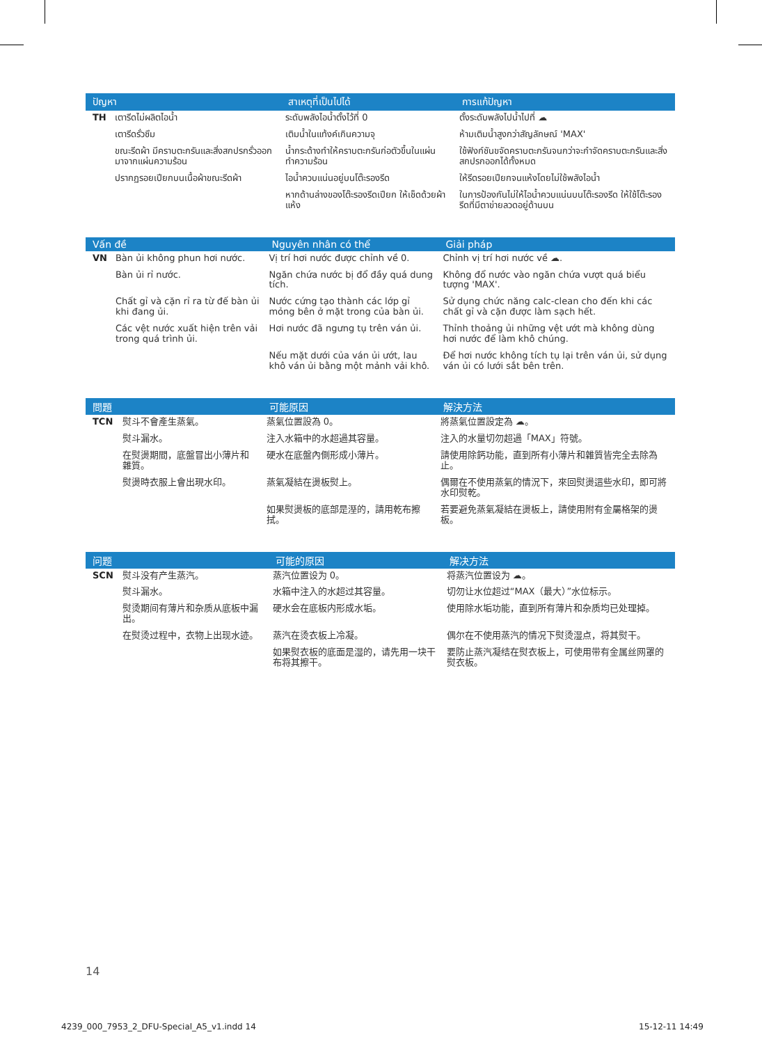| ปัญหา | | สาเหตุที่เป็นไปได้ | การแก้ปัญหา |
| --- | --- | --- | --- |
| TH | เตารีดไม่ผลิตไอน้ำ | ระดับพลังไอน้ำตั้งไว้ที่ 0 | ตั้งระดับพลังไปน้ำไปที่ ☁ |
| | เตารีดรั่วซึม | เติมน้ำในแท้งค์เกินความจุ | ห้ามเติมน้ำสูงกว่าสัญลักษณ์ 'MAX' |
| | ขณะรีดผ้า มีคราบตะกรันและสิ่งสกปรกรั่วออกมาจากแผ่นความร้อน | น้ำกระด้างทำให้คราบตะกรันก่อตัวขึ้นในแผ่นทำความร้อน | ใช้ฟังก์ชันขจัดคราบตะกรันจนกว่าจะกำจัดคราบตะกรันและสิ่งสกปรกออกได้ทั้งหมด |
| | ปรากฏรอยเปียกบนเนื้อผ้าขณะรีดผ้า | ไอน้ำควบแน่นอยู่บนโต๊ะรองรีด | ให้รีดรอยเปียกจนแห้งโดยไม่ใช้พลังไอน้ำ |
| | | หากด้านล่างของโต๊ะรองรีดเปียก ให้เช็ดด้วยผ้าแห้ง | ในการป้องกันไม่ให้ไอน้ำควบแน่นบนโต๊ะรองรีด ให้ใช้โต๊ะรองรีดที่มีตาข่ายลวดอยู่ด้านบน |
| Vấn đề | | Nguyên nhân có thể | Giải pháp |
| --- | --- | --- | --- |
| VN | Bàn ủi không phun hơi nước. | Vị trí hơi nước được chỉnh về 0. | Chỉnh vị trí hơi nước về ☁. |
| | Bàn ủi rỉ nước. | Ngăn chứa nước bị đổ đầy quá dung tích. | Không đổ nước vào ngăn chứa vượt quá biểu tượng 'MAX'. |
| | Chất gỉ và cặn rỉ ra từ đế bàn ủi khi đang ủi. | Nước cứng tạo thành các lớp gỉ mỏng bên ở mặt trong của bàn ủi. | Sử dụng chức năng calc-clean cho đến khi các chất gỉ và cặn được làm sạch hết. |
| | Các vệt nước xuất hiện trên vải trong quá trình ủi. | Hơi nước đã ngưng tụ trên ván ủi. | Thỉnh thoảng ủi những vệt ướt mà không dùng hơi nước để làm khô chúng. |
| | | Nếu mặt dưới của ván ủi ướt, lau khô ván ủi bằng một mảnh vải khô. | Để hơi nước không tích tụ lại trên ván ủi, sử dụng ván ủi có lưới sắt bên trên. |
| 問題 | | 可能原因 | 解決方法 |
| --- | --- | --- | --- |
| TCN | 熨斗不會產生蒸氣。 | 蒸氣位置設為 0。 | 將蒸氣位置設定為 ☁。 |
| | 熨斗漏水。 | 注入水箱中的水超過其容量。 | 注入的水量切勿超過「MAX」符號。 |
| | 在熨燙期間，底盤冒出小薄片和雜質。 | 硬水在底盤內側形成小薄片。 | 請使用除鈣功能，直到所有小薄片和雜質皆完全去除為止。 |
| | 熨燙時衣服上會出現水印。 | 蒸氣凝結在燙板熨上。 | 偶爾在不使用蒸氣的情況下，來回熨燙這些水印，即可將水印熨乾。 |
| | | 如果熨燙板的底部是溼的，請用乾布擦拭。 | 若要避免蒸氣凝結在燙板上，請使用附有金屬格架的燙板。 |
| 问题 | | 可能的原因 | 解决方法 |
| --- | --- | --- | --- |
| SCN | 熨斗没有产生蒸汽。 | 蒸汽位置设为 0。 | 将蒸汽位置设为 ☁。 |
| | 熨斗漏水。 | 水箱中注入的水超过其容量。 | 切勿让水位超过“MAX（最大）”水位标示。 |
| | 熨烫期间有薄片和杂质从底板中漏出。 | 硬水会在底板内形成水垢。 | 使用除水垢功能，直到所有薄片和杂质均已处理掉。 |
| | 在熨烫过程中，衣物上出现水迹。 | 蒸汽在烫衣板上冷凝。 | 偶尔在不使用蒸汽的情况下熨烫湿点，将其熨干。 |
| | | 如果熨衣板的底面是湿的，请先用一块干布将其擦干。 | 要防止蒸汽凝结在熨衣板上，可使用带有金属丝网罩的熨衣板。 |
14
4239_000_7953_2_DFU-Special_A5_v1.indd 14
15-12-11 14:49